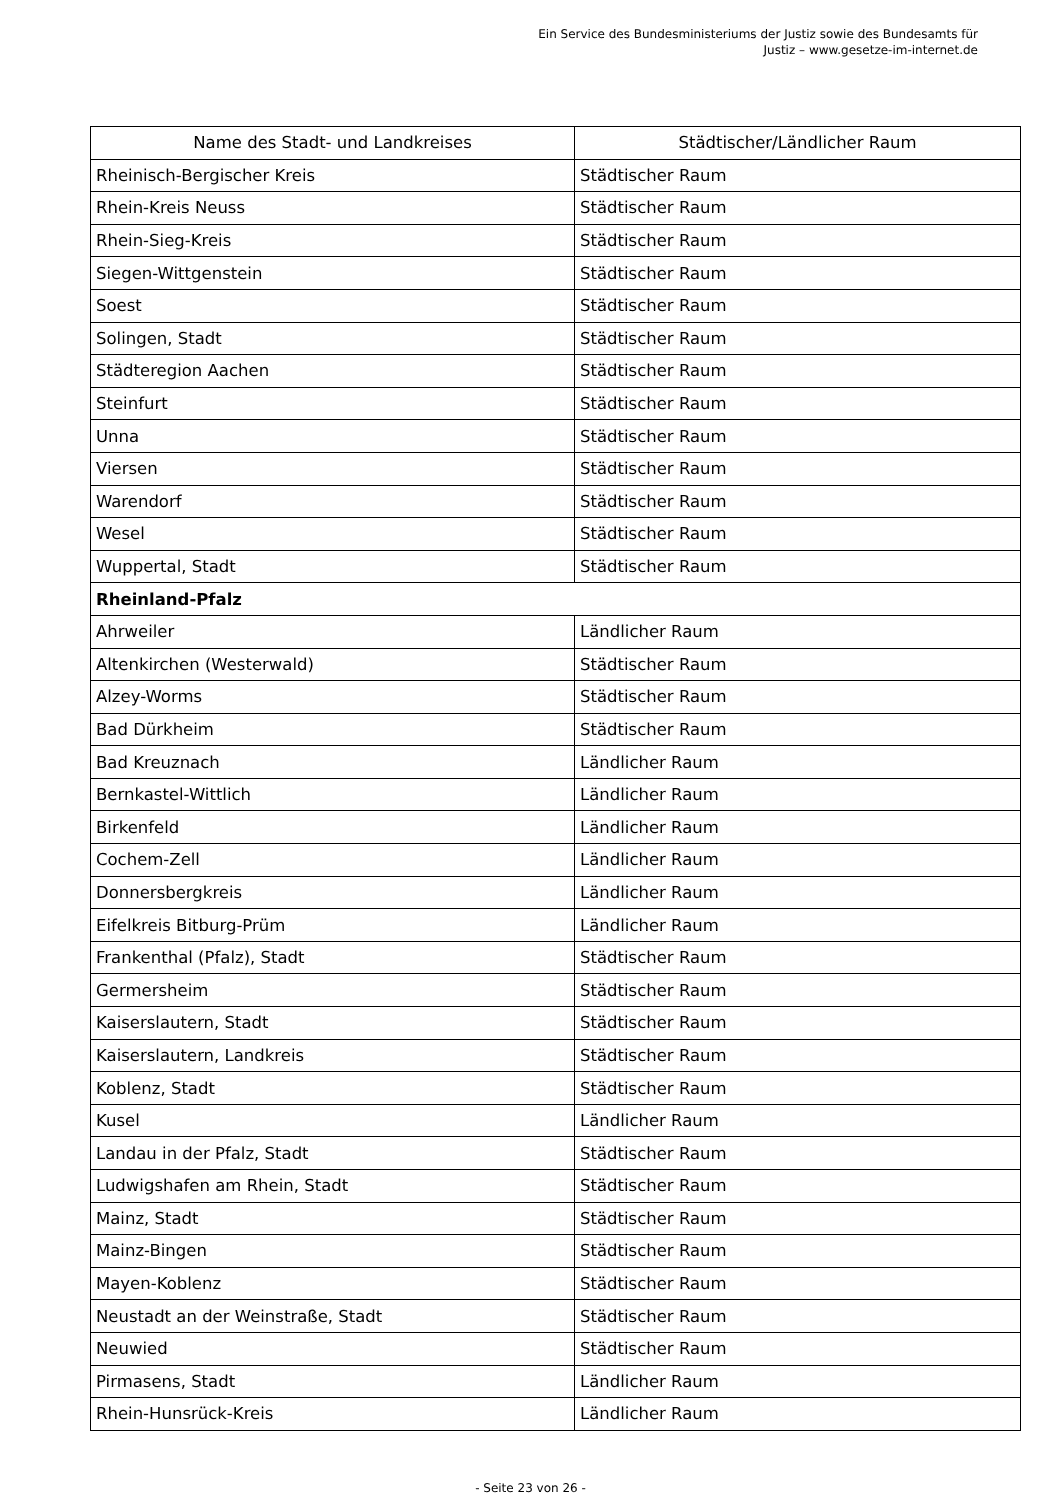Ein Service des Bundesministeriums der Justiz sowie des Bundesamts für
Justiz – www.gesetze-im-internet.de
| Name des Stadt- und Landkreises | Städtischer/Ländlicher Raum |
| --- | --- |
| Rheinisch-Bergischer Kreis | Städtischer Raum |
| Rhein-Kreis Neuss | Städtischer Raum |
| Rhein-Sieg-Kreis | Städtischer Raum |
| Siegen-Wittgenstein | Städtischer Raum |
| Soest | Städtischer Raum |
| Solingen, Stadt | Städtischer Raum |
| Städteregion Aachen | Städtischer Raum |
| Steinfurt | Städtischer Raum |
| Unna | Städtischer Raum |
| Viersen | Städtischer Raum |
| Warendorf | Städtischer Raum |
| Wesel | Städtischer Raum |
| Wuppertal, Stadt | Städtischer Raum |
| Rheinland-Pfalz | |
| Ahrweiler | Ländlicher Raum |
| Altenkirchen (Westerwald) | Städtischer Raum |
| Alzey-Worms | Städtischer Raum |
| Bad Dürkheim | Städtischer Raum |
| Bad Kreuznach | Ländlicher Raum |
| Bernkastel-Wittlich | Ländlicher Raum |
| Birkenfeld | Ländlicher Raum |
| Cochem-Zell | Ländlicher Raum |
| Donnersbergkreis | Ländlicher Raum |
| Eifelkreis Bitburg-Prüm | Ländlicher Raum |
| Frankenthal (Pfalz), Stadt | Städtischer Raum |
| Germersheim | Städtischer Raum |
| Kaiserslautern, Stadt | Städtischer Raum |
| Kaiserslautern, Landkreis | Städtischer Raum |
| Koblenz, Stadt | Städtischer Raum |
| Kusel | Ländlicher Raum |
| Landau in der Pfalz, Stadt | Städtischer Raum |
| Ludwigshafen am Rhein, Stadt | Städtischer Raum |
| Mainz, Stadt | Städtischer Raum |
| Mainz-Bingen | Städtischer Raum |
| Mayen-Koblenz | Städtischer Raum |
| Neustadt an der Weinstraße, Stadt | Städtischer Raum |
| Neuwied | Städtischer Raum |
| Pirmasens, Stadt | Ländlicher Raum |
| Rhein-Hunsrück-Kreis | Ländlicher Raum |
- Seite 23 von 26 -